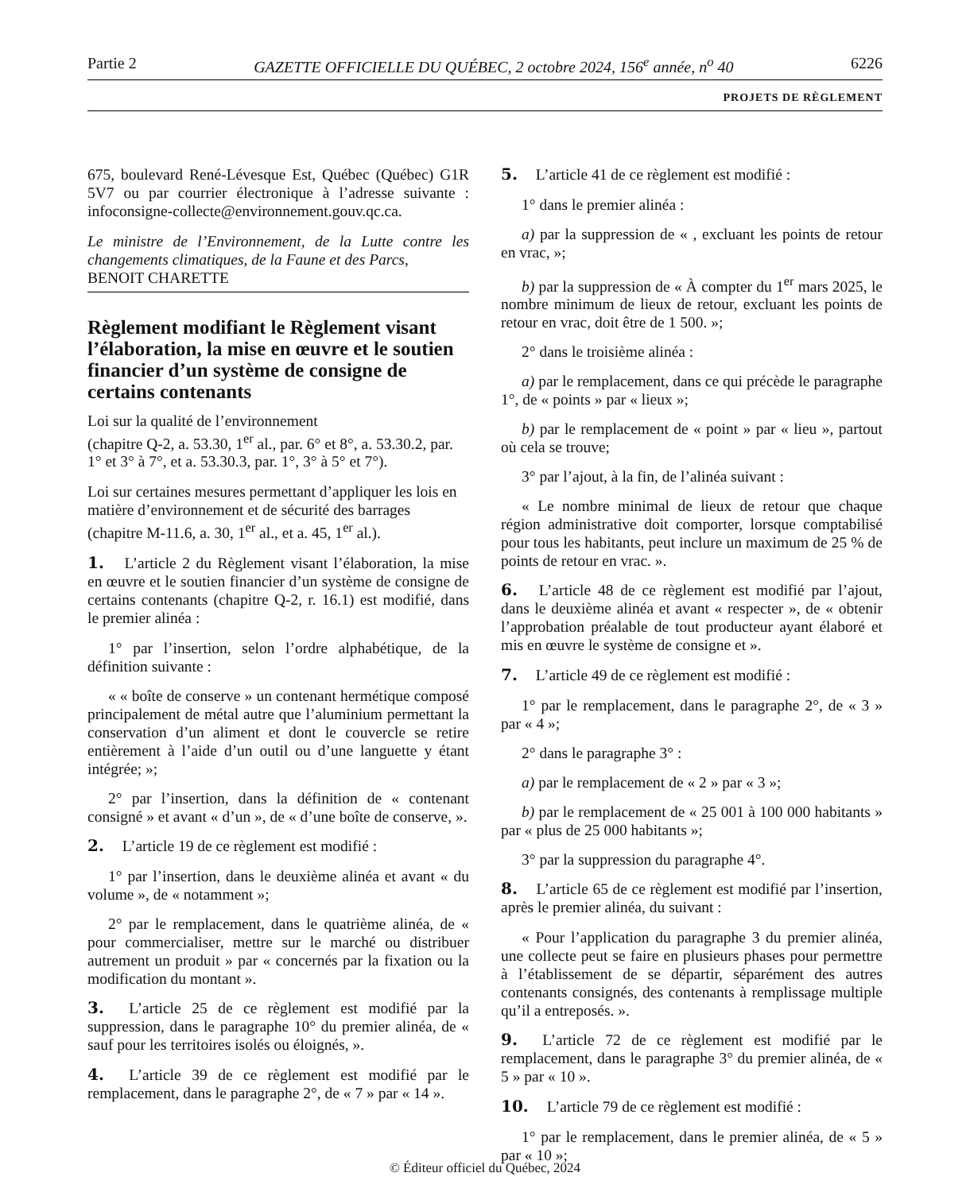Partie 2 GAZETTE OFFICIELLE DU QUÉBEC, 2 octobre 2024, 156<sup>e</sup> année, n<sup>o</sup> 40 6226
PROJETS DE RÈGLEMENT
675, boulevard René-Lévesque Est, Québec (Québec) G1R 5V7 ou par courrier électronique à l’adresse suivante : infoconsigne-collecte@environnement.gouv.qc.ca.
Le ministre de l’Environnement, de la Lutte contre les changements climatiques, de la Faune et des Parcs,
BENOIT CHARETTE
Règlement modifiant le Règlement visant l’élaboration, la mise en œuvre et le soutien financier d’un système de consigne de certains contenants
Loi sur la qualité de l’environnement
(chapitre Q-2, a. 53.30, 1<sup>er</sup> al., par. 6° et 8°, a. 53.30.2, par. 1° et 3° à 7°, et a. 53.30.3, par. 1°, 3° à 5° et 7°).
Loi sur certaines mesures permettant d’appliquer les lois en matière d’environnement et de sécurité des barrages
(chapitre M-11.6, a. 30, 1<sup>er</sup> al., et a. 45, 1<sup>er</sup> al.).
1. L’article 2 du Règlement visant l’élaboration, la mise en œuvre et le soutien financier d’un système de consigne de certains contenants (chapitre Q-2, r. 16.1) est modifié, dans le premier alinéa :
1° par l’insertion, selon l’ordre alphabétique, de la définition suivante :
« « boîte de conserve » un contenant hermétique composé principalement de métal autre que l’aluminium permettant la conservation d’un aliment et dont le couvercle se retire entièrement à l’aide d’un outil ou d’une languette y étant intégrée; »;
2° par l’insertion, dans la définition de « contenant consigné » et avant « d’un », de « d’une boîte de conserve, ».
2. L’article 19 de ce règlement est modifié :
1° par l’insertion, dans le deuxième alinéa et avant « du volume », de « notamment »;
2° par le remplacement, dans le quatrième alinéa, de « pour commercialiser, mettre sur le marché ou distribuer autrement un produit » par « concernés par la fixation ou la modification du montant ».
3. L’article 25 de ce règlement est modifié par la suppression, dans le paragraphe 10° du premier alinéa, de « sauf pour les territoires isolés ou éloignés, ».
4. L’article 39 de ce règlement est modifié par le remplacement, dans le paragraphe 2°, de « 7 » par « 14 ».
5. L’article 41 de ce règlement est modifié :
1° dans le premier alinéa :
a) par la suppression de « , excluant les points de retour en vrac, »;
b) par la suppression de « À compter du 1<sup>er</sup> mars 2025, le nombre minimum de lieux de retour, excluant les points de retour en vrac, doit être de 1 500. »;
2° dans le troisième alinéa :
a) par le remplacement, dans ce qui précède le paragraphe 1°, de « points » par « lieux »;
b) par le remplacement de « point » par « lieu », partout où cela se trouve;
3° par l’ajout, à la fin, de l’alinéa suivant :
« Le nombre minimal de lieux de retour que chaque région administrative doit comporter, lorsque comptabilisé pour tous les habitants, peut inclure un maximum de 25 % de points de retour en vrac. ».
6. L’article 48 de ce règlement est modifié par l’ajout, dans le deuxième alinéa et avant « respecter », de « obtenir l’approbation préalable de tout producteur ayant élaboré et mis en œuvre le système de consigne et ».
7. L’article 49 de ce règlement est modifié :
1° par le remplacement, dans le paragraphe 2°, de « 3 » par « 4 »;
2° dans le paragraphe 3° :
a) par le remplacement de « 2 » par « 3 »;
b) par le remplacement de « 25 001 à 100 000 habitants » par « plus de 25 000 habitants »;
3° par la suppression du paragraphe 4°.
8. L’article 65 de ce règlement est modifié par l’insertion, après le premier alinéa, du suivant :
« Pour l’application du paragraphe 3 du premier alinéa, une collecte peut se faire en plusieurs phases pour permettre à l’établissement de se départir, séparément des autres contenants consignés, des contenants à remplissage multiple qu’il a entreposés. ».
9. L’article 72 de ce règlement est modifié par le remplacement, dans le paragraphe 3° du premier alinéa, de « 5 » par « 10 ».
10. L’article 79 de ce règlement est modifié :
1° par le remplacement, dans le premier alinéa, de « 5 » par « 10 »;
© Éditeur officiel du Québec, 2024